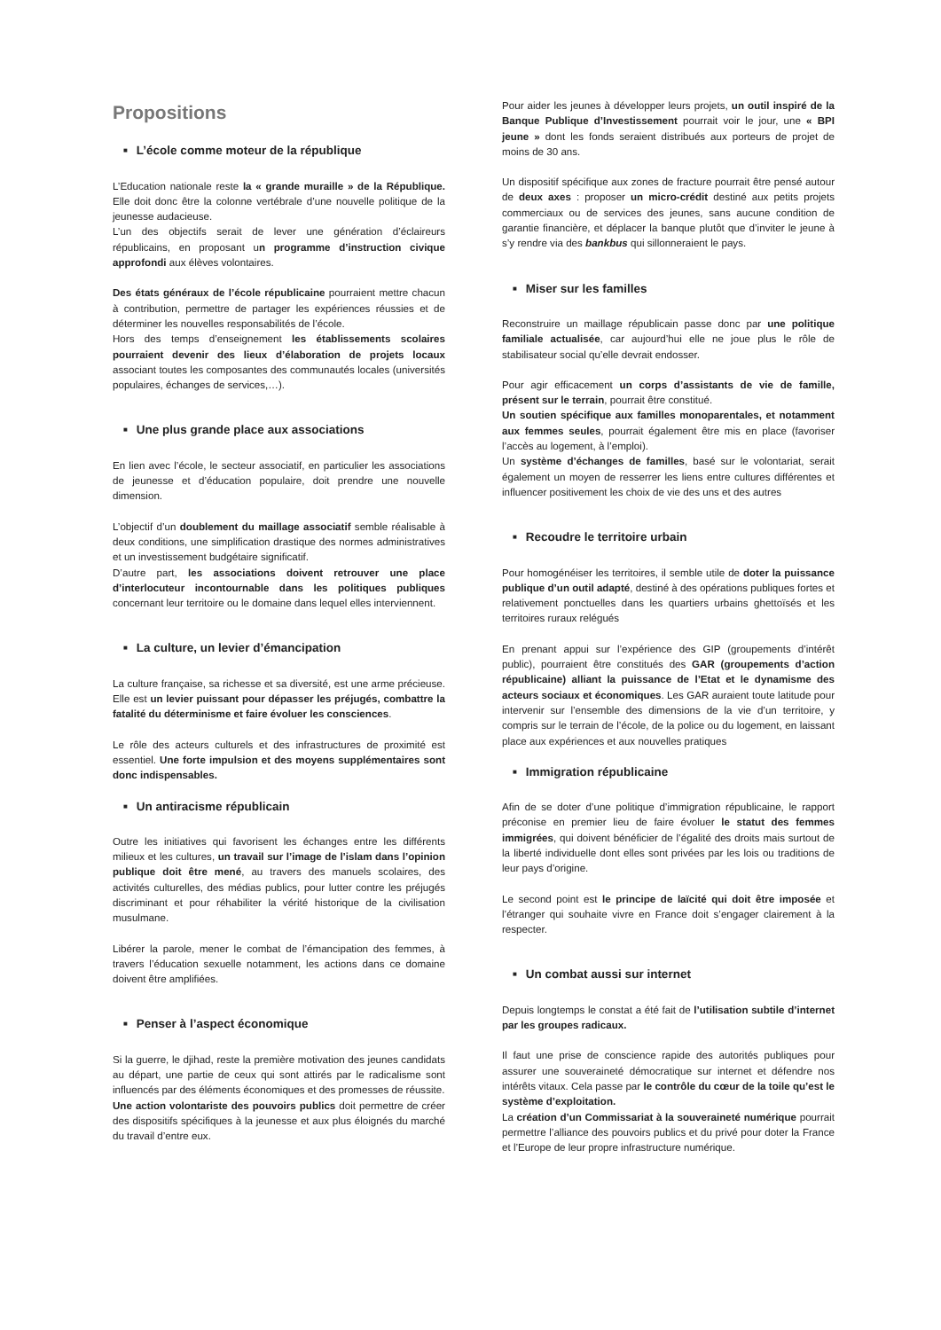Propositions
■ L’école comme moteur de la république
L’Education nationale reste la « grande muraille » de la République. Elle doit donc être la colonne vertébrale d’une nouvelle politique de la jeunesse audacieuse.
L’un des objectifs serait de lever une génération d’éclaireurs républicains, en proposant un programme d’instruction civique approfondi aux élèves volontaires.
Des états généraux de l’école républicaine pourraient mettre chacun à contribution, permettre de partager les expériences réussies et de déterminer les nouvelles responsabilités de l’école.
Hors des temps d’enseignement les établissements scolaires pourraient devenir des lieux d’élaboration de projets locaux associant toutes les composantes des communautés locales (universités populaires, échanges de services,…).
■ Une plus grande place aux associations
En lien avec l’école, le secteur associatif, en particulier les associations de jeunesse et d’éducation populaire, doit prendre une nouvelle dimension.
L’objectif d’un doublement du maillage associatif semble réalisable à deux conditions, une simplification drastique des normes administratives et un investissement budgétaire significatif.
D’autre part, les associations doivent retrouver une place d’interlocuteur incontournable dans les politiques publiques concernant leur territoire ou le domaine dans lequel elles interviennent.
■ La culture, un levier d’émancipation
La culture française, sa richesse et sa diversité, est une arme précieuse. Elle est un levier puissant pour dépasser les préjugés, combattre la fatalité du déterminisme et faire évoluer les consciences.
Le rôle des acteurs culturels et des infrastructures de proximité est essentiel. Une forte impulsion et des moyens supplémentaires sont donc indispensables.
■ Un antiracisme républicain
Outre les initiatives qui favorisent les échanges entre les différents milieux et les cultures, un travail sur l’image de l’islam dans l’opinion publique doit être mené, au travers des manuels scolaires, des activités culturelles, des médias publics, pour lutter contre les préjugés discriminant et pour réhabiliter la vérité historique de la civilisation musulmane.
Libérer la parole, mener le combat de l’émancipation des femmes, à travers l’éducation sexuelle notamment, les actions dans ce domaine doivent être amplifiées.
■ Penser à l’aspect économique
Si la guerre, le djihad, reste la première motivation des jeunes candidats au départ, une partie de ceux qui sont attirés par le radicalisme sont influencés par des éléments économiques et des promesses de réussite.
Une action volontariste des pouvoirs publics doit permettre de créer des dispositifs spécifiques à la jeunesse et aux plus éloignés du marché du travail d’entre eux.
Pour aider les jeunes à développer leurs projets, un outil inspiré de la Banque Publique d’Investissement pourrait voir le jour, une « BPI jeune » dont les fonds seraient distribués aux porteurs de projet de moins de 30 ans.
Un dispositif spécifique aux zones de fracture pourrait être pensé autour de deux axes : proposer un micro-crédit destiné aux petits projets commerciaux ou de services des jeunes, sans aucune condition de garantie financière, et déplacer la banque plutôt que d’inviter le jeune à s’y rendre via des bankbus qui sillonneraient le pays.
■ Miser sur les familles
Reconstruire un maillage républicain passe donc par une politique familiale actualisée, car aujourd’hui elle ne joue plus le rôle de stabilisateur social qu’elle devrait endosser.
Pour agir efficacement un corps d’assistants de vie de famille, présent sur le terrain, pourrait être constitué.
Un soutien spécifique aux familles monoparentales, et notamment aux femmes seules, pourrait également être mis en place (favoriser l’accès au logement, à l’emploi).
Un système d’échanges de familles, basé sur le volontariat, serait également un moyen de resserrer les liens entre cultures différentes et influencer positivement les choix de vie des uns et des autres
■ Recoudre le territoire urbain
Pour homogénéiser les territoires, il semble utile de doter la puissance publique d’un outil adapté, destiné à des opérations publiques fortes et relativement ponctuelles dans les quartiers urbains ghettoïsés et les territoires ruraux relégués
En prenant appui sur l’expérience des GIP (groupements d’intérêt public), pourraient être constitués des GAR (groupements d’action républicaine) alliant la puissance de l’Etat et le dynamisme des acteurs sociaux et économiques. Les GAR auraient toute latitude pour intervenir sur l’ensemble des dimensions de la vie d’un territoire, y compris sur le terrain de l’école, de la police ou du logement, en laissant place aux expériences et aux nouvelles pratiques
■ Immigration républicaine
Afin de se doter d’une politique d’immigration républicaine, le rapport préconise en premier lieu de faire évoluer le statut des femmes immigrées, qui doivent bénéficier de l’égalité des droits mais surtout de la liberté individuelle dont elles sont privées par les lois ou traditions de leur pays d’origine.
Le second point est le principe de laïcité qui doit être imposée et l’étranger qui souhaite vivre en France doit s’engager clairement à la respecter.
■ Un combat aussi sur internet
Depuis longtemps le constat a été fait de l’utilisation subtile d’internet par les groupes radicaux.
Il faut une prise de conscience rapide des autorités publiques pour assurer une souveraineté démocratique sur internet et défendre nos intérêts vitaux. Cela passe par le contrôle du cœur de la toile qu’est le système d’exploitation.
La création d’un Commissariat à la souveraineté numérique pourrait permettre l’alliance des pouvoirs publics et du privé pour doter la France et l’Europe de leur propre infrastructure numérique.